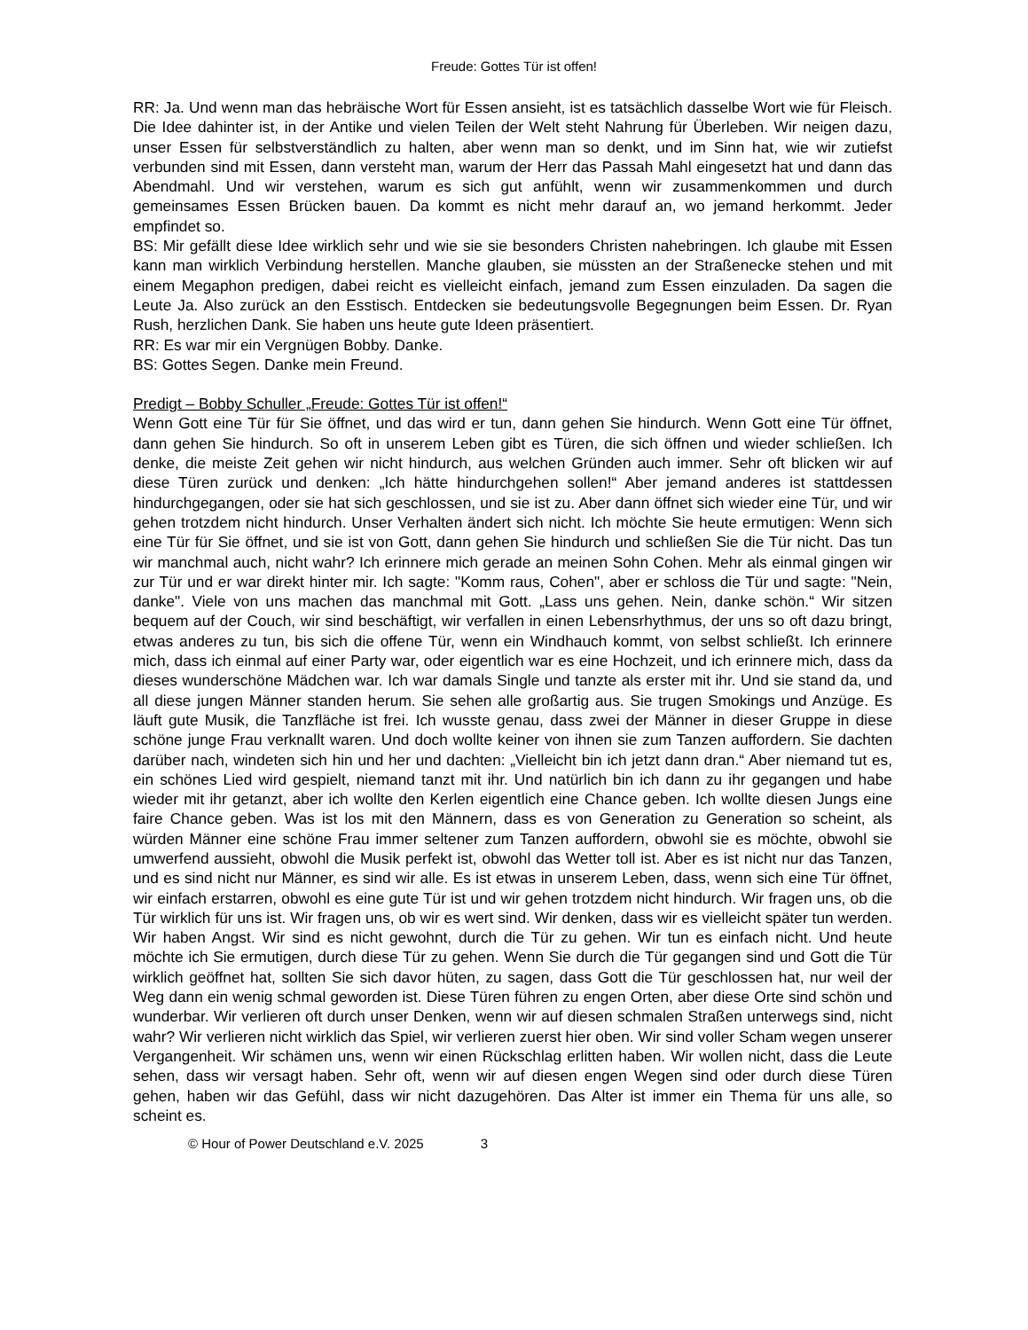Freude: Gottes Tür ist offen!
RR: Ja. Und wenn man das hebräische Wort für Essen ansieht, ist es tatsächlich dasselbe Wort wie für Fleisch. Die Idee dahinter ist, in der Antike und vielen Teilen der Welt steht Nahrung für Überleben. Wir neigen dazu, unser Essen für selbstverständlich zu halten, aber wenn man so denkt, und im Sinn hat, wie wir zutiefst verbunden sind mit Essen, dann versteht man, warum der Herr das Passah Mahl eingesetzt hat und dann das Abendmahl. Und wir verstehen, warum es sich gut anfühlt, wenn wir zusammenkommen und durch gemeinsames Essen Brücken bauen. Da kommt es nicht mehr darauf an, wo jemand herkommt. Jeder empfindet so.
BS: Mir gefällt diese Idee wirklich sehr und wie sie sie besonders Christen nahebringen. Ich glaube mit Essen kann man wirklich Verbindung herstellen. Manche glauben, sie müssten an der Straßenecke stehen und mit einem Megaphon predigen, dabei reicht es vielleicht einfach, jemand zum Essen einzuladen. Da sagen die Leute Ja. Also zurück an den Esstisch. Entdecken sie bedeutungsvolle Begegnungen beim Essen. Dr. Ryan Rush, herzlichen Dank. Sie haben uns heute gute Ideen präsentiert.
RR: Es war mir ein Vergnügen Bobby. Danke.
BS: Gottes Segen. Danke mein Freund.
Predigt – Bobby Schuller „Freude: Gottes Tür ist offen!“
Wenn Gott eine Tür für Sie öffnet, und das wird er tun, dann gehen Sie hindurch. Wenn Gott eine Tür öffnet, dann gehen Sie hindurch. So oft in unserem Leben gibt es Türen, die sich öffnen und wieder schließen. Ich denke, die meiste Zeit gehen wir nicht hindurch, aus welchen Gründen auch immer. Sehr oft blicken wir auf diese Türen zurück und denken: „Ich hätte hindurchgehen sollen!“ Aber jemand anderes ist stattdessen hindurchgegangen, oder sie hat sich geschlossen, und sie ist zu. Aber dann öffnet sich wieder eine Tür, und wir gehen trotzdem nicht hindurch. Unser Verhalten ändert sich nicht. Ich möchte Sie heute ermutigen: Wenn sich eine Tür für Sie öffnet, und sie ist von Gott, dann gehen Sie hindurch und schließen Sie die Tür nicht. Das tun wir manchmal auch, nicht wahr? Ich erinnere mich gerade an meinen Sohn Cohen. Mehr als einmal gingen wir zur Tür und er war direkt hinter mir. Ich sagte: "Komm raus, Cohen", aber er schloss die Tür und sagte: "Nein, danke". Viele von uns machen das manchmal mit Gott. „Lass uns gehen. Nein, danke schön.“ Wir sitzen bequem auf der Couch, wir sind beschäftigt, wir verfallen in einen Lebensrhythmus, der uns so oft dazu bringt, etwas anderes zu tun, bis sich die offene Tür, wenn ein Windhauch kommt, von selbst schließt. Ich erinnere mich, dass ich einmal auf einer Party war, oder eigentlich war es eine Hochzeit, und ich erinnere mich, dass da dieses wunderschöne Mädchen war. Ich war damals Single und tanzte als erster mit ihr. Und sie stand da, und all diese jungen Männer standen herum. Sie sehen alle großartig aus. Sie trugen Smokings und Anzüge. Es läuft gute Musik, die Tanzfläche ist frei. Ich wusste genau, dass zwei der Männer in dieser Gruppe in diese schöne junge Frau verknallt waren. Und doch wollte keiner von ihnen sie zum Tanzen auffordern. Sie dachten darüber nach, windeten sich hin und her und dachten: „Vielleicht bin ich jetzt dann dran.“ Aber niemand tut es, ein schönes Lied wird gespielt, niemand tanzt mit ihr. Und natürlich bin ich dann zu ihr gegangen und habe wieder mit ihr getanzt, aber ich wollte den Kerlen eigentlich eine Chance geben. Ich wollte diesen Jungs eine faire Chance geben. Was ist los mit den Männern, dass es von Generation zu Generation so scheint, als würden Männer eine schöne Frau immer seltener zum Tanzen auffordern, obwohl sie es möchte, obwohl sie umwerfend aussieht, obwohl die Musik perfekt ist, obwohl das Wetter toll ist. Aber es ist nicht nur das Tanzen, und es sind nicht nur Männer, es sind wir alle. Es ist etwas in unserem Leben, dass, wenn sich eine Tür öffnet, wir einfach erstarren, obwohl es eine gute Tür ist und wir gehen trotzdem nicht hindurch. Wir fragen uns, ob die Tür wirklich für uns ist. Wir fragen uns, ob wir es wert sind. Wir denken, dass wir es vielleicht später tun werden. Wir haben Angst. Wir sind es nicht gewohnt, durch die Tür zu gehen. Wir tun es einfach nicht. Und heute möchte ich Sie ermutigen, durch diese Tür zu gehen. Wenn Sie durch die Tür gegangen sind und Gott die Tür wirklich geöffnet hat, sollten Sie sich davor hüten, zu sagen, dass Gott die Tür geschlossen hat, nur weil der Weg dann ein wenig schmal geworden ist. Diese Türen führen zu engen Orten, aber diese Orte sind schön und wunderbar. Wir verlieren oft durch unser Denken, wenn wir auf diesen schmalen Straßen unterwegs sind, nicht wahr? Wir verlieren nicht wirklich das Spiel, wir verlieren zuerst hier oben. Wir sind voller Scham wegen unserer Vergangenheit. Wir schämen uns, wenn wir einen Rückschlag erlitten haben. Wir wollen nicht, dass die Leute sehen, dass wir versagt haben. Sehr oft, wenn wir auf diesen engen Wegen sind oder durch diese Türen gehen, haben wir das Gefühl, dass wir nicht dazugehören. Das Alter ist immer ein Thema für uns alle, so scheint es.
© Hour of Power Deutschland e.V. 2025 3